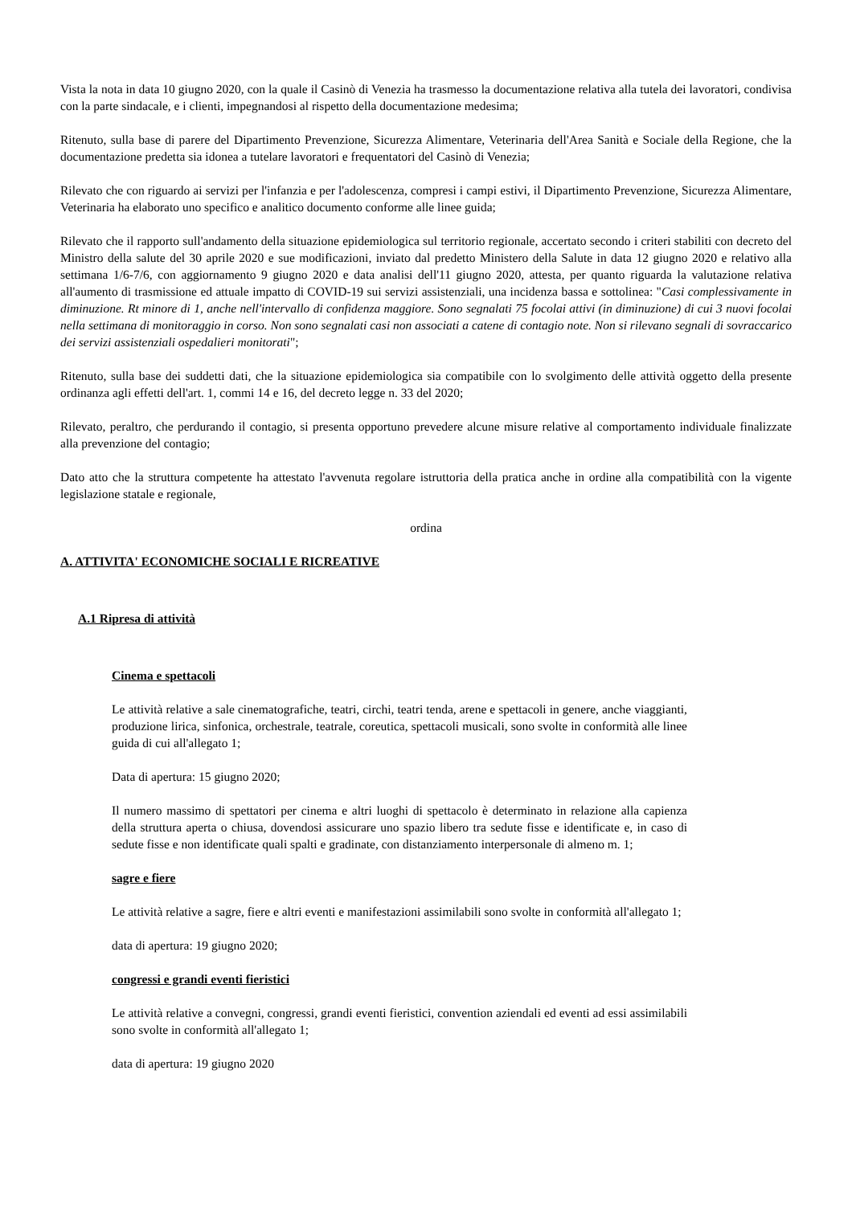Vista la nota in data 10 giugno 2020, con la quale il Casinò di Venezia ha trasmesso la documentazione relativa alla tutela dei lavoratori, condivisa con la parte sindacale, e i clienti, impegnandosi al rispetto della documentazione medesima;
Ritenuto, sulla base di parere del Dipartimento Prevenzione, Sicurezza Alimentare, Veterinaria dell'Area Sanità e Sociale della Regione, che la documentazione predetta sia idonea a tutelare lavoratori e frequentatori del Casinò di Venezia;
Rilevato che con riguardo ai servizi per l'infanzia e per l'adolescenza, compresi i campi estivi, il Dipartimento Prevenzione, Sicurezza Alimentare, Veterinaria ha elaborato uno specifico e analitico documento conforme alle linee guida;
Rilevato che il rapporto sull'andamento della situazione epidemiologica sul territorio regionale, accertato secondo i criteri stabiliti con decreto del Ministro della salute del 30 aprile 2020 e sue modificazioni, inviato dal predetto Ministero della Salute in data 12 giugno 2020 e relativo alla settimana 1/6-7/6, con aggiornamento 9 giugno 2020 e data analisi dell'11 giugno 2020, attesta, per quanto riguarda la valutazione relativa all'aumento di trasmissione ed attuale impatto di COVID-19 sui servizi assistenziali, una incidenza bassa e sottolinea: "Casi complessivamente in diminuzione. Rt minore di 1, anche nell'intervallo di confidenza maggiore. Sono segnalati 75 focolai attivi (in diminuzione) di cui 3 nuovi focolai nella settimana di monitoraggio in corso. Non sono segnalati casi non associati a catene di contagio note. Non si rilevano segnali di sovraccarico dei servizi assistenziali ospedalieri monitorati";
Ritenuto, sulla base dei suddetti dati, che la situazione epidemiologica sia compatibile con lo svolgimento delle attività oggetto della presente ordinanza agli effetti dell'art. 1, commi 14 e 16, del decreto legge n. 33 del 2020;
Rilevato, peraltro, che perdurando il contagio, si presenta opportuno prevedere alcune misure relative al comportamento individuale finalizzate alla prevenzione del contagio;
Dato atto che la struttura competente ha attestato l'avvenuta regolare istruttoria della pratica anche in ordine alla compatibilità con la vigente legislazione statale e regionale,
ordina
A. ATTIVITA' ECONOMICHE SOCIALI E RICREATIVE
A.1 Ripresa di attività
Cinema e spettacoli
Le attività relative a sale cinematografiche, teatri, circhi, teatri tenda, arene e spettacoli in genere, anche viaggianti, produzione lirica, sinfonica, orchestrale, teatrale, coreutica, spettacoli musicali, sono svolte in conformità alle linee guida di cui all'allegato 1;
Data di apertura: 15 giugno 2020;
Il numero massimo di spettatori per cinema e altri luoghi di spettacolo è determinato in relazione alla capienza della struttura aperta o chiusa, dovendosi assicurare uno spazio libero tra sedute fisse e identificate e, in caso di sedute fisse e non identificate quali spalti e gradinate, con distanziamento interpersonale di almeno m. 1;
sagre e fiere
Le attività relative a sagre, fiere e altri eventi e manifestazioni assimilabili sono svolte in conformità all'allegato 1;
data di apertura: 19 giugno 2020;
congressi e grandi eventi fieristici
Le attività relative a convegni, congressi, grandi eventi fieristici, convention aziendali ed eventi ad essi assimilabili sono svolte in conformità all'allegato 1;
data di apertura: 19 giugno 2020